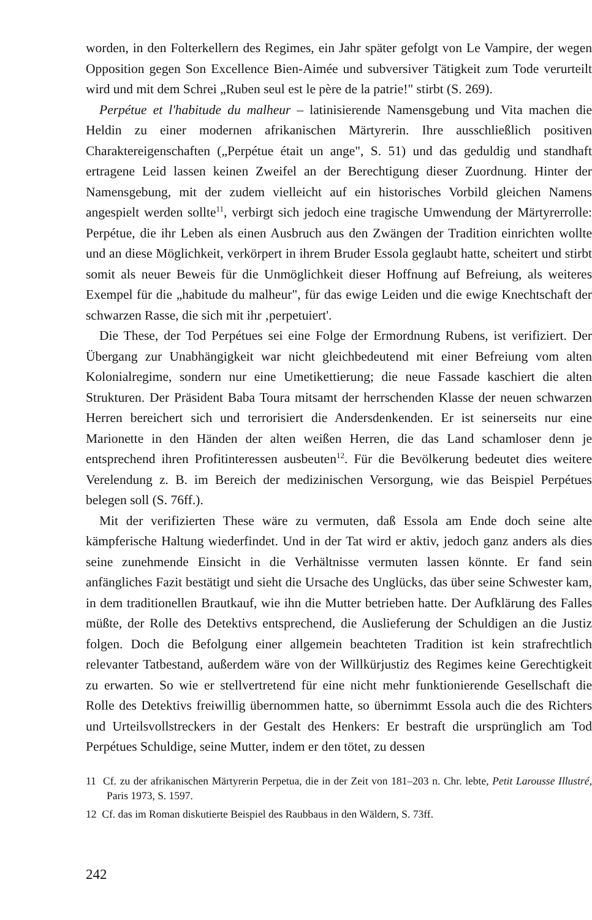worden, in den Folterkellern des Regimes, ein Jahr später gefolgt von Le Vampire, der wegen Opposition gegen Son Excellence Bien-Aimée und subversiver Tätigkeit zum Tode verurteilt wird und mit dem Schrei „Ruben seul est le père de la patrie!" stirbt (S. 269).
Perpétue et l'habitude du malheur – latinisierende Namensgebung und Vita machen die Heldin zu einer modernen afrikanischen Märtyrerin. Ihre ausschließlich positiven Charaktereigenschaften („Perpétue était un ange", S. 51) und das geduldig und standhaft ertragene Leid lassen keinen Zweifel an der Berechtigung dieser Zuordnung. Hinter der Namensgebung, mit der zudem vielleicht auf ein historisches Vorbild gleichen Namens angespielt werden sollte<sup>11</sup>, verbirgt sich jedoch eine tragische Umwendung der Märtyrerrolle: Perpétue, die ihr Leben als einen Ausbruch aus den Zwängen der Tradition einrichten wollte und an diese Möglichkeit, verkörpert in ihrem Bruder Essola geglaubt hatte, scheitert und stirbt somit als neuer Beweis für die Unmöglichkeit dieser Hoffnung auf Befreiung, als weiteres Exempel für die „habitude du malheur", für das ewige Leiden und die ewige Knechtschaft der schwarzen Rasse, die sich mit ihr ‚perpetuiert'.
Die These, der Tod Perpétues sei eine Folge der Ermordnung Rubens, ist verifiziert. Der Übergang zur Unabhängigkeit war nicht gleichbedeutend mit einer Befreiung vom alten Kolonialregime, sondern nur eine Umetikettierung; die neue Fassade kaschiert die alten Strukturen. Der Präsident Baba Toura mitsamt der herrschenden Klasse der neuen schwarzen Herren bereichert sich und terrorisiert die Andersdenkenden. Er ist seinerseits nur eine Marionette in den Händen der alten weißen Herren, die das Land schamloser denn je entsprechend ihren Profitinteressen ausbeuten<sup>12</sup>. Für die Bevölkerung bedeutet dies weitere Verelendung z. B. im Bereich der medizinischen Versorgung, wie das Beispiel Perpétues belegen soll (S. 76ff.).
Mit der verifizierten These wäre zu vermuten, daß Essola am Ende doch seine alte kämpferische Haltung wiederfindet. Und in der Tat wird er aktiv, jedoch ganz anders als dies seine zunehmende Einsicht in die Verhältnisse vermuten lassen könnte. Er fand sein anfängliches Fazit bestätigt und sieht die Ursache des Unglücks, das über seine Schwester kam, in dem traditionellen Brautkauf, wie ihn die Mutter betrieben hatte. Der Aufklärung des Falles müßte, der Rolle des Detektivs entsprechend, die Auslieferung der Schuldigen an die Justiz folgen. Doch die Befolgung einer allgemein beachteten Tradition ist kein strafrechtlich relevanter Tatbestand, außerdem wäre von der Willkürjustiz des Regimes keine Gerechtigkeit zu erwarten. So wie er stellvertretend für eine nicht mehr funktionierende Gesellschaft die Rolle des Detektivs freiwillig übernommen hatte, so übernimmt Essola auch die des Richters und Urteilsvollstreckers in der Gestalt des Henkers: Er bestraft die ursprünglich am Tod Perpétues Schuldige, seine Mutter, indem er den tötet, zu dessen
11 Cf. zu der afrikanischen Märtyrerin Perpetua, die in der Zeit von 181–203 n. Chr. lebte, Petit Larousse Illustré, Paris 1973, S. 1597.
12 Cf. das im Roman diskutierte Beispiel des Raubbaus in den Wäldern, S. 73ff.
242